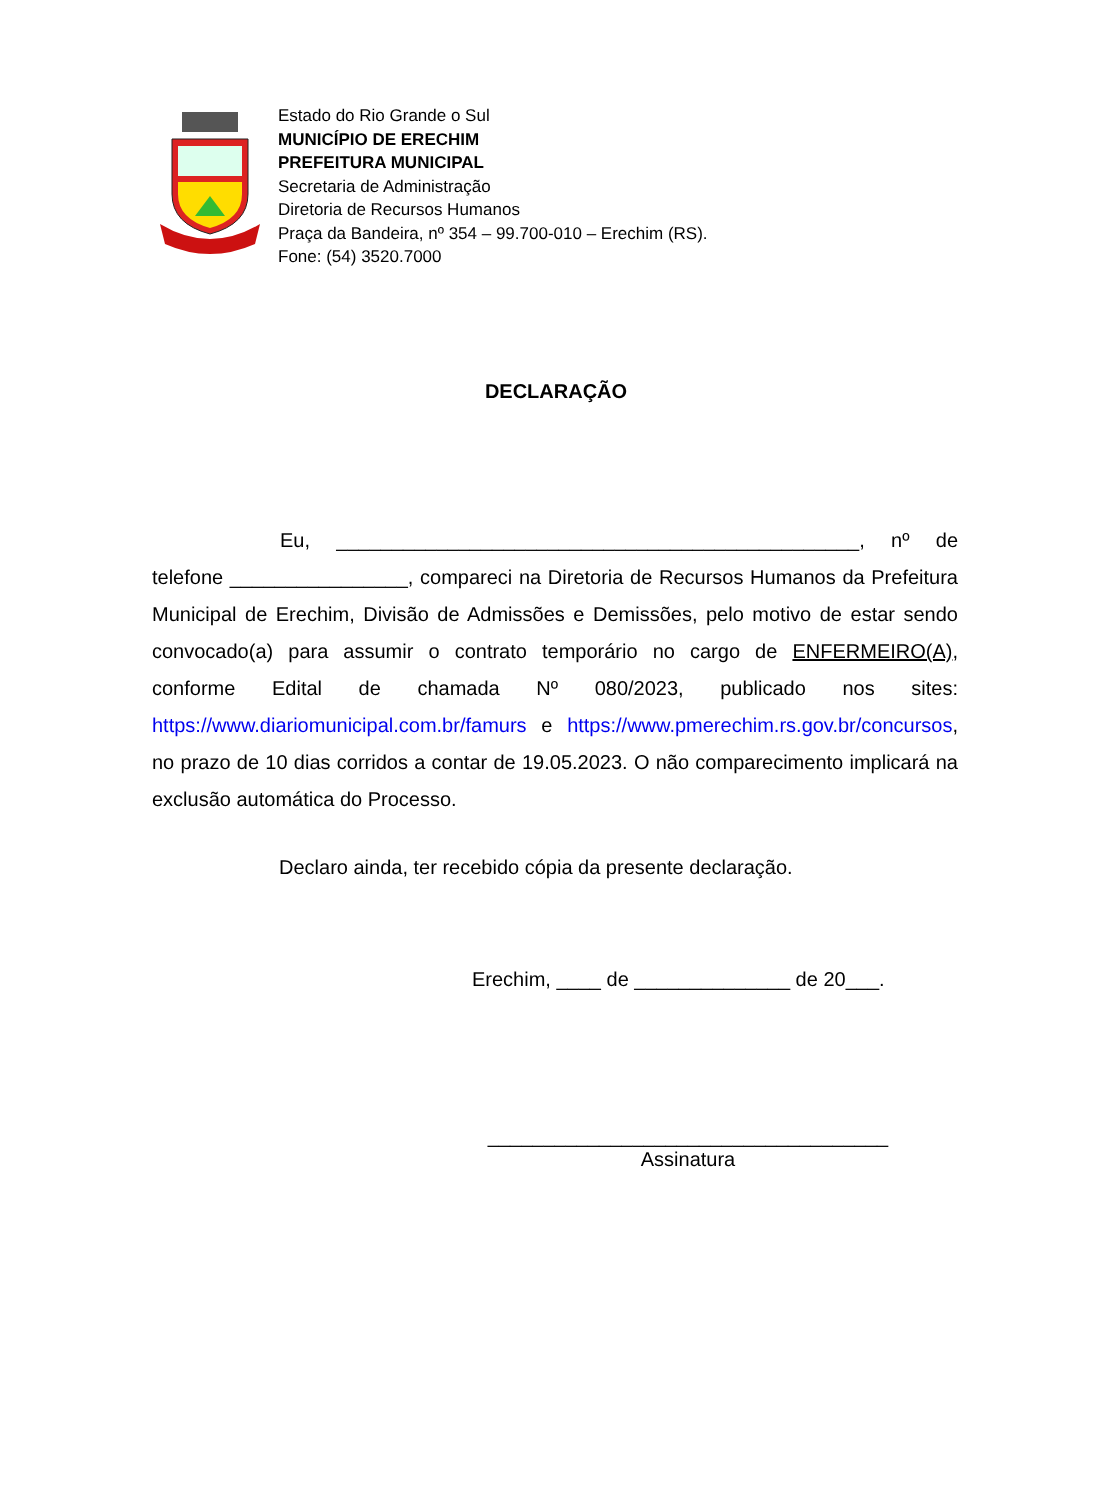Estado do Rio Grande o Sul
MUNICÍPIO DE ERECHIM
PREFEITURA MUNICIPAL
Secretaria de Administração
Diretoria de Recursos Humanos
Praça da Bandeira, nº 354 – 99.700-010 – Erechim (RS).
Fone: (54) 3520.7000
DECLARAÇÃO
Eu, _______________________________________________, nº de telefone ________________, compareci na Diretoria de Recursos Humanos da Prefeitura Municipal de Erechim, Divisão de Admissões e Demissões, pelo motivo de estar sendo convocado(a) para assumir o contrato temporário no cargo de ENFERMEIRO(A), conforme Edital de chamada Nº 080/2023, publicado nos sites: https://www.diariomunicipal.com.br/famurs e https://www.pmerechim.rs.gov.br/concursos, no prazo de 10 dias corridos a contar de 19.05.2023. O não comparecimento implicará na exclusão automática do Processo.
Declaro ainda, ter recebido cópia da presente declaração.
Erechim, ____ de ______________ de 20___.
____________________________________
Assinatura